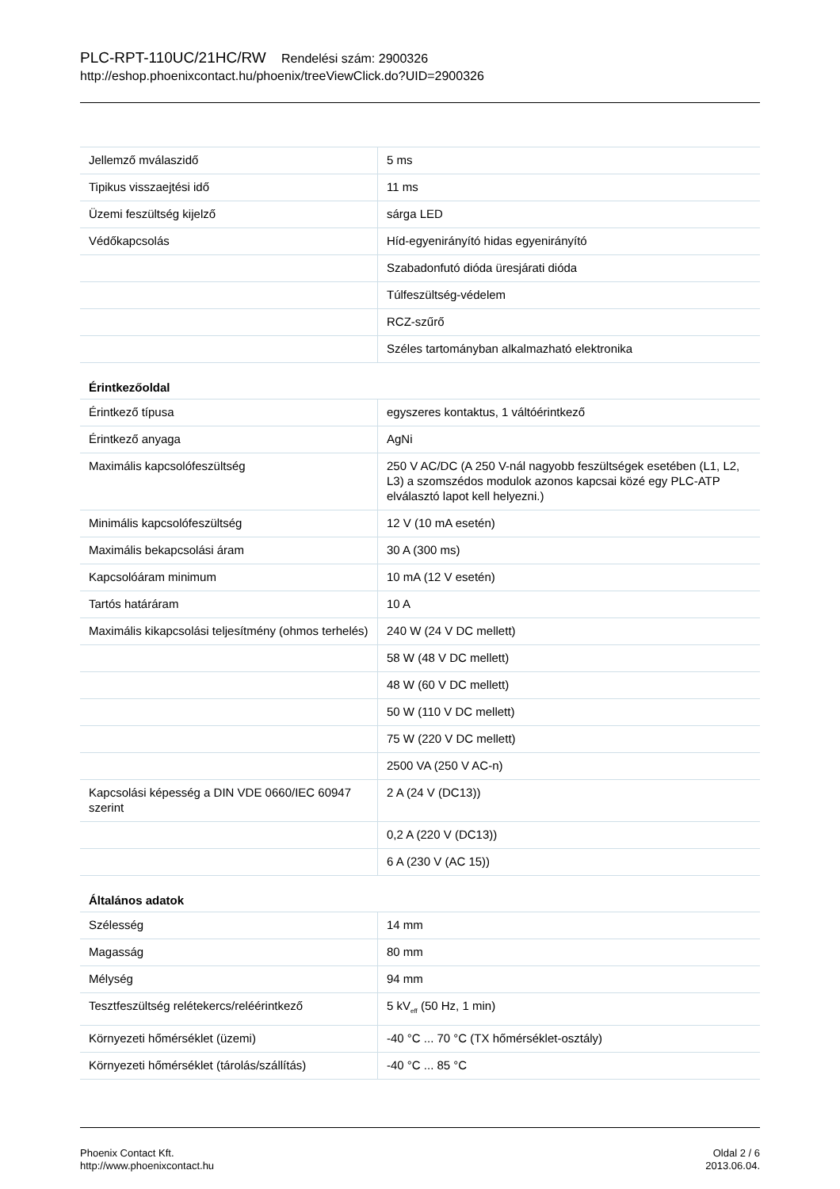PLC-RPT-110UC/21HC/RW Rendelési szám: 2900326
http://eshop.phoenixcontact.hu/phoenix/treeViewClick.do?UID=2900326
| Jellemző mválaszidő | 5 ms |
| Tipikus visszaejtési idő | 11 ms |
| Üzemi feszültség kijelző | sárga LED |
| Védőkapcsolás | Híd-egyenirányító hidas egyenirányító |
| | Szabadonfutó dióda üresjárati dióda |
| | Túlfeszültség-védelem |
| | RCZ-szűrő |
| | Széles tartományban alkalmazható elektronika |
| Érintkezőoldal | |
| Érintkező típusa | egyszeres kontaktus, 1 váltóérintkező |
| Érintkező anyaga | AgNi |
| Maximális kapcsolófeszültség | 250 V AC/DC (A 250 V-nál nagyobb feszültségek esetében (L1, L2, L3) a szomszédos modulok azonos kapcsai közé egy PLC-ATP elválasztó lapot kell helyezni.) |
| Minimális kapcsolófeszültség | 12 V (10 mA esetén) |
| Maximális bekapcsolási áram | 30 A (300 ms) |
| Kapcsolóáram minimum | 10 mA (12 V esetén) |
| Tartós határáram | 10 A |
| Maximális kikapcsolási teljesítmény (ohmos terhelés) | 240 W (24 V DC mellett) |
| | 58 W (48 V DC mellett) |
| | 48 W (60 V DC mellett) |
| | 50 W (110 V DC mellett) |
| | 75 W (220 V DC mellett) |
| | 2500 VA (250 V AC-n) |
| Kapcsolási képesség a DIN VDE 0660/IEC 60947 szerint | 2 A (24 V (DC13)) |
| | 0,2 A (220 V (DC13)) |
| | 6 A (230 V (AC 15)) |
| Általános adatok | |
| Szélesség | 14 mm |
| Magasság | 80 mm |
| Mélység | 94 mm |
| Tesztfeszültség relétekercs/reléérintkező | 5 kV<sub>eff</sub> (50 Hz, 1 min) |
| Környezeti hőmérséklet (üzemi) | -40 °C ... 70 °C (TX hőmérséklet-osztály) |
| Környezeti hőmérséklet (tárolás/szállítás) | -40 °C ... 85 °C |
Phoenix Contact Kft.
http://www.phoenixcontact.hu
Oldal 2 / 6
2013.06.04.